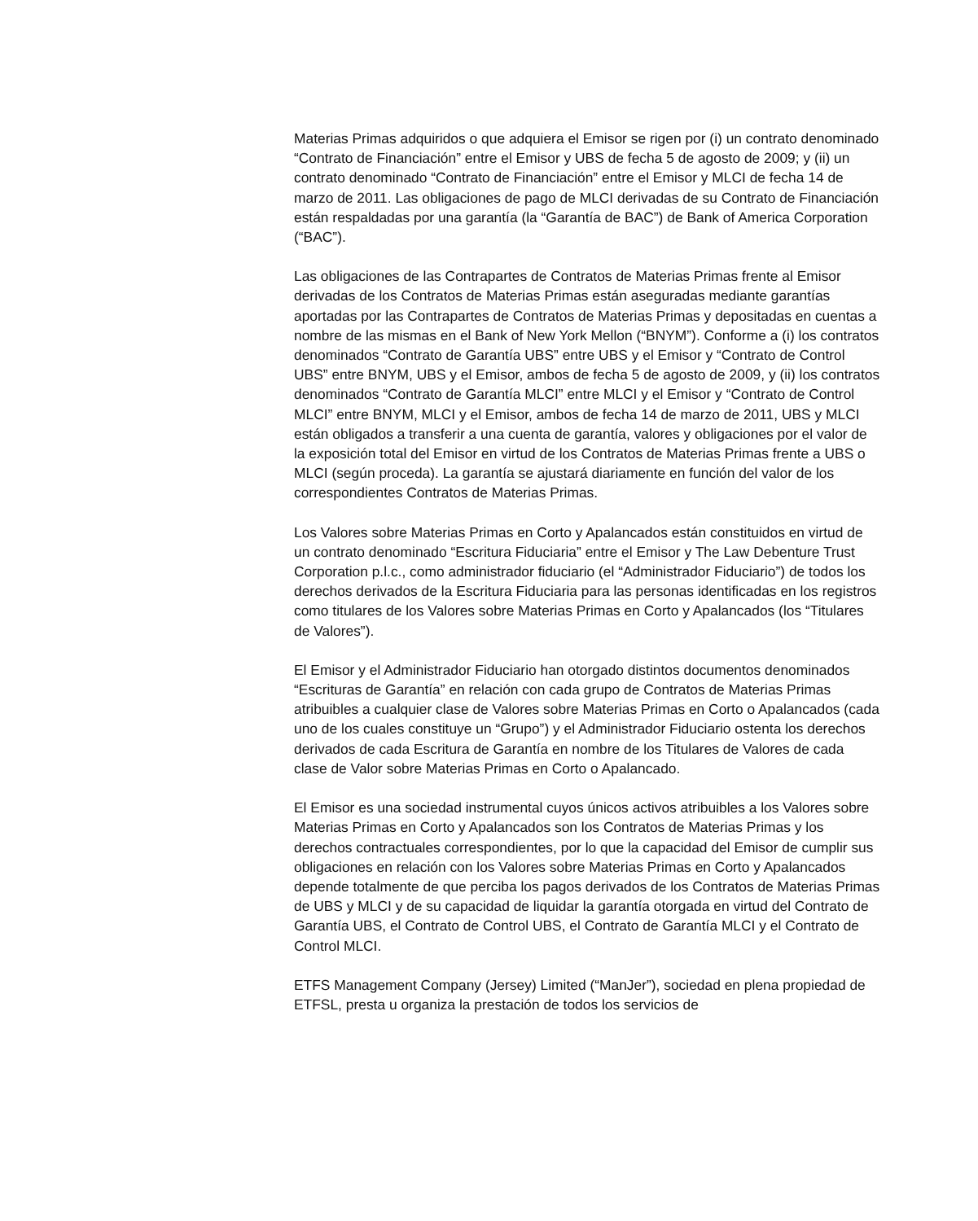Materias Primas adquiridos o que adquiera el Emisor se rigen por (i) un contrato denominado “Contrato de Financiación” entre el Emisor y UBS de fecha 5 de agosto de 2009; y (ii) un contrato denominado “Contrato de Financiación” entre el Emisor y MLCI de fecha 14 de marzo de 2011. Las obligaciones de pago de MLCI derivadas de su Contrato de Financiación están respaldadas por una garantía (la “Garantía de BAC”) de Bank of America Corporation (“BAC”).
Las obligaciones de las Contrapartes de Contratos de Materias Primas frente al Emisor derivadas de los Contratos de Materias Primas están aseguradas mediante garantías aportadas por las Contrapartes de Contratos de Materias Primas y depositadas en cuentas a nombre de las mismas en el Bank of New York Mellon (“BNYM”). Conforme a (i) los contratos denominados “Contrato de Garantía UBS” entre UBS y el Emisor y “Contrato de Control UBS” entre BNYM, UBS y el Emisor, ambos de fecha 5 de agosto de 2009, y (ii) los contratos denominados “Contrato de Garantía MLCI” entre MLCI y el Emisor y “Contrato de Control MLCI” entre BNYM, MLCI y el Emisor, ambos de fecha 14 de marzo de 2011, UBS y MLCI están obligados a transferir a una cuenta de garantía, valores y obligaciones por el valor de la exposición total del Emisor en virtud de los Contratos de Materias Primas frente a UBS o MLCI (según proceda). La garantía se ajustará diariamente en función del valor de los correspondientes Contratos de Materias Primas.
Los Valores sobre Materias Primas en Corto y Apalancados están constituidos en virtud de un contrato denominado “Escritura Fiduciaria” entre el Emisor y The Law Debenture Trust Corporation p.l.c., como administrador fiduciario (el “Administrador Fiduciario”) de todos los derechos derivados de la Escritura Fiduciaria para las personas identificadas en los registros como titulares de los Valores sobre Materias Primas en Corto y Apalancados (los “Titulares de Valores”).
El Emisor y el Administrador Fiduciario han otorgado distintos documentos denominados “Escrituras de Garantía” en relación con cada grupo de Contratos de Materias Primas atribuibles a cualquier clase de Valores sobre Materias Primas en Corto o Apalancados (cada uno de los cuales constituye un “Grupo”) y el Administrador Fiduciario ostenta los derechos derivados de cada Escritura de Garantía en nombre de los Titulares de Valores de cada clase de Valor sobre Materias Primas en Corto o Apalancado.
El Emisor es una sociedad instrumental cuyos únicos activos atribuibles a los Valores sobre Materias Primas en Corto y Apalancados son los Contratos de Materias Primas y los derechos contractuales correspondientes, por lo que la capacidad del Emisor de cumplir sus obligaciones en relación con los Valores sobre Materias Primas en Corto y Apalancados depende totalmente de que perciba los pagos derivados de los Contratos de Materias Primas de UBS y MLCI y de su capacidad de liquidar la garantía otorgada en virtud del Contrato de Garantía UBS, el Contrato de Control UBS, el Contrato de Garantía MLCI y el Contrato de Control MLCI.
ETFS Management Company (Jersey) Limited (“ManJer”), sociedad en plena propiedad de ETFSL, presta u organiza la prestación de todos los servicios de